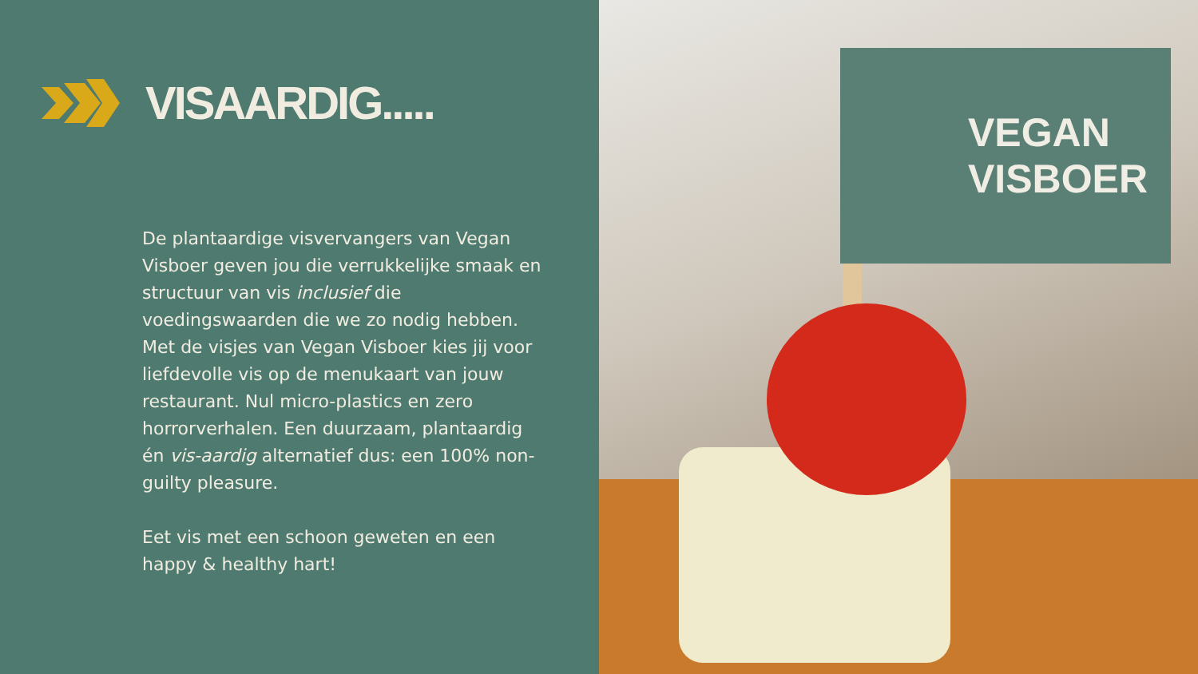VISAARDIG.....
De plantaardige visvervangers van Vegan Visboer geven jou die verrukkelijke smaak en structuur van vis inclusief die voedingswaarden die we zo nodig hebben. Met de visjes van Vegan Visboer kies jij voor liefdevolle vis op de menukaart van jouw restaurant. Nul micro-plastics en zero horrorverhalen. Een duurzaam, plantaardig én vis-aardig alternatief dus: een 100% non-guilty pleasure.
Eet vis met een schoon geweten en een happy & healthy hart!
VEGAN
VISBOER